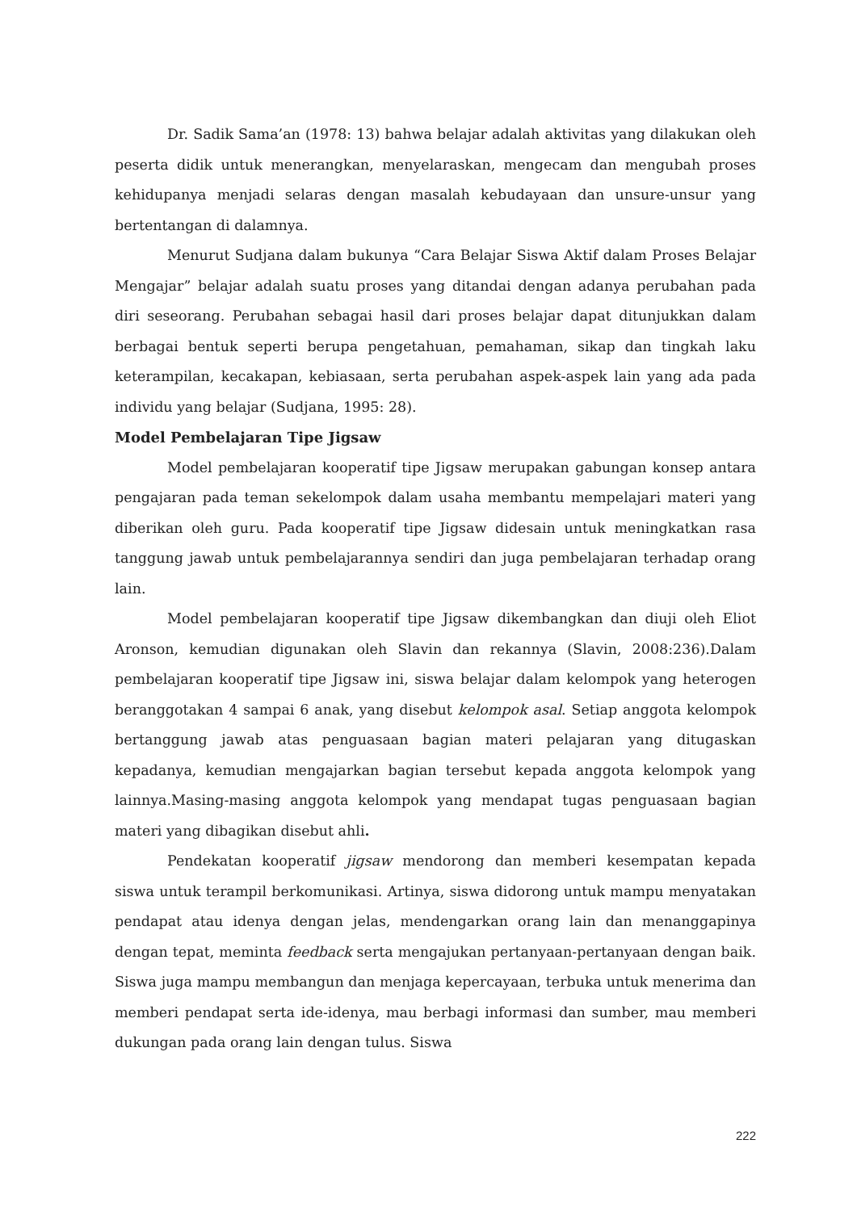Dr. Sadik Sama’an (1978: 13) bahwa belajar adalah aktivitas yang dilakukan oleh peserta didik untuk menerangkan, menyelaraskan, mengecam dan mengubah proses kehidupanya menjadi selaras dengan masalah kebudayaan dan unsure-unsur yang bertentangan di dalamnya.
Menurut Sudjana dalam bukunya “Cara Belajar Siswa Aktif dalam Proses Belajar Mengajar” belajar adalah suatu proses yang ditandai dengan adanya perubahan pada diri seseorang. Perubahan sebagai hasil dari proses belajar dapat ditunjukkan dalam berbagai bentuk seperti berupa pengetahuan, pemahaman, sikap dan tingkah laku keterampilan, kecakapan, kebiasaan, serta perubahan aspek-aspek lain yang ada pada individu yang belajar (Sudjana, 1995: 28).
Model Pembelajaran Tipe Jigsaw
Model pembelajaran kooperatif tipe Jigsaw merupakan gabungan konsep antara pengajaran pada teman sekelompok dalam usaha membantu mempelajari materi yang diberikan oleh guru. Pada kooperatif tipe Jigsaw didesain untuk meningkatkan rasa tanggung jawab untuk pembelajarannya sendiri dan juga pembelajaran terhadap orang lain.
Model pembelajaran kooperatif tipe Jigsaw dikembangkan dan diuji oleh Eliot Aronson, kemudian digunakan oleh Slavin dan rekannya (Slavin, 2008:236).Dalam pembelajaran kooperatif tipe Jigsaw ini, siswa belajar dalam kelompok yang heterogen beranggotakan 4 sampai 6 anak, yang disebut kelompok asal. Setiap anggota kelompok bertanggung jawab atas penguasaan bagian materi pelajaran yang ditugaskan kepadanya, kemudian mengajarkan bagian tersebut kepada anggota kelompok yang lainnya.Masing-masing anggota kelompok yang mendapat tugas penguasaan bagian materi yang dibagikan disebut ahli.
Pendekatan kooperatif jigsaw mendorong dan memberi kesempatan kepada siswa untuk terampil berkomunikasi. Artinya, siswa didorong untuk mampu menyatakan pendapat atau idenya dengan jelas, mendengarkan orang lain dan menanggapinya dengan tepat, meminta feedback serta mengajukan pertanyaan-pertanyaan dengan baik. Siswa juga mampu membangun dan menjaga kepercayaan, terbuka untuk menerima dan memberi pendapat serta ide-idenya, mau berbagi informasi dan sumber, mau memberi dukungan pada orang lain dengan tulus. Siswa
222